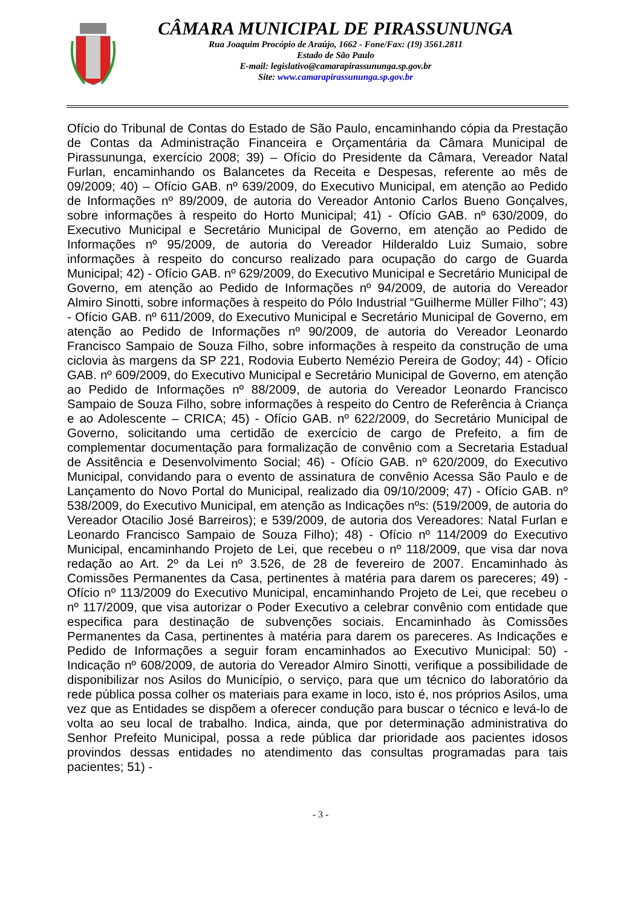CÂMARA MUNICIPAL DE PIRASSUNUNGA
Rua Joaquim Procópio de Araújo, 1662 - Fone/Fax: (19) 3561.2811
Estado de São Paulo
E-mail: legislativo@camarapirassununga.sp.gov.br
Site: www.camarapirassununga.sp.gov.br
Ofício do Tribunal de Contas do Estado de São Paulo, encaminhando cópia da Prestação de Contas da Administração Financeira e Orçamentária da Câmara Municipal de Pirassununga, exercício 2008; 39) – Ofício do Presidente da Câmara, Vereador Natal Furlan, encaminhando os Balancetes da Receita e Despesas, referente ao mês de 09/2009; 40) – Ofício GAB. nº 639/2009, do Executivo Municipal, em atenção ao Pedido de Informações nº 89/2009, de autoria do Vereador Antonio Carlos Bueno Gonçalves, sobre informações à respeito do Horto Municipal; 41) - Ofício GAB. nº 630/2009, do Executivo Municipal e Secretário Municipal de Governo, em atenção ao Pedido de Informações nº 95/2009, de autoria do Vereador Hilderaldo Luiz Sumaio, sobre informações à respeito do concurso realizado para ocupação do cargo de Guarda Municipal; 42) - Ofício GAB. nº 629/2009, do Executivo Municipal e Secretário Municipal de Governo, em atenção ao Pedido de Informações nº 94/2009, de autoria do Vereador Almiro Sinotti, sobre informações à respeito do Pólo Industrial “Guilherme Müller Filho”; 43) - Ofício GAB. nº 611/2009, do Executivo Municipal e Secretário Municipal de Governo, em atenção ao Pedido de Informações nº 90/2009, de autoria do Vereador Leonardo Francisco Sampaio de Souza Filho, sobre informações à respeito da construção de uma ciclovia às margens da SP 221, Rodovia Euberto Nemézio Pereira de Godoy; 44) - Ofício GAB. nº 609/2009, do Executivo Municipal e Secretário Municipal de Governo, em atenção ao Pedido de Informações nº 88/2009, de autoria do Vereador Leonardo Francisco Sampaio de Souza Filho, sobre informações à respeito do Centro de Referência à Criança e ao Adolescente – CRICA; 45) - Ofício GAB. nº 622/2009, do Secretário Municipal de Governo, solicitando uma certidão de exercício de cargo de Prefeito, a fim de complementar documentação para formalização de convênio com a Secretaria Estadual de Assitência e Desenvolvimento Social; 46) - Ofício GAB. nº 620/2009, do Executivo Municipal, convidando para o evento de assinatura de convênio Acessa São Paulo e de Lançamento do Novo Portal do Municipal, realizado dia 09/10/2009; 47) - Ofício GAB. nº 538/2009, do Executivo Municipal, em atenção as Indicações nºs: (519/2009, de autoria do Vereador Otacilio José Barreiros); e 539/2009, de autoria dos Vereadores: Natal Furlan e Leonardo Francisco Sampaio de Souza Filho); 48) - Ofício nº 114/2009 do Executivo Municipal, encaminhando Projeto de Lei, que recebeu o nº 118/2009, que visa dar nova redação ao Art. 2º da Lei nº 3.526, de 28 de fevereiro de 2007. Encaminhado às Comissões Permanentes da Casa, pertinentes à matéria para darem os pareceres; 49) - Ofício nº 113/2009 do Executivo Municipal, encaminhando Projeto de Lei, que recebeu o nº 117/2009, que visa autorizar o Poder Executivo a celebrar convênio com entidade que especifica para destinação de subvenções sociais. Encaminhado às Comissões Permanentes da Casa, pertinentes à matéria para darem os pareceres. As Indicações e Pedido de Informações a seguir foram encaminhados ao Executivo Municipal: 50) - Indicação nº 608/2009, de autoria do Vereador Almiro Sinotti, verifique a possibilidade de disponibilizar nos Asilos do Município, o serviço, para que um técnico do laboratório da rede pública possa colher os materiais para exame in loco, isto é, nos próprios Asilos, uma vez que as Entidades se dispõem a oferecer condução para buscar o técnico e levá-lo de volta ao seu local de trabalho. Indica, ainda, que por determinação administrativa do Senhor Prefeito Municipal, possa a rede pública dar prioridade aos pacientes idosos provindos dessas entidades no atendimento das consultas programadas para tais pacientes; 51) -
- 3 -